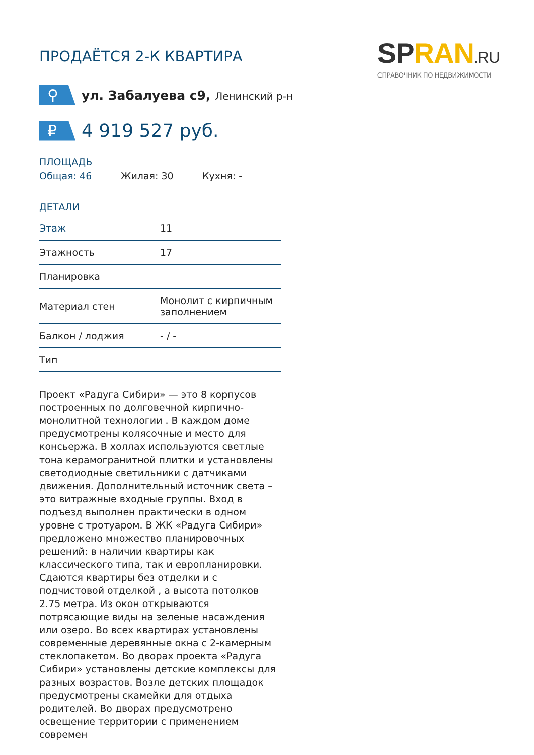ПРОДАЁТСЯ 2-К КВАРТИРА
SPRAN.RU
СПРАВОЧНИК ПО НЕДВИЖИМОСТИ
⚲
ул. Забалуева с9, Ленинский р-н
₽
4 919 527 руб.
ПЛОЩАДЬ
Общая: 46 Жилая: 30 Кухня: -
ДЕТАЛИ
| Этаж | 11 |
| Этажность | 17 |
| Планировка | |
| Материал стен | Монолит с кирпичным заполнением |
| Балкон / лоджия | - / - |
| Тип | |
Проект «Радуга Сибири» — это 8 корпусов построенных по долговечной кирпично-монолитной технологии . В каждом доме предусмотрены колясочные и место для консьержа. В холлах используются светлые тона керамогранитной плитки и установлены светодиодные светильники с датчиками движения. Дополнительный источник света – это витражные входные группы. Вход в подъезд выполнен практически в одном уровне с тротуаром. В ЖК «Радуга Сибири» предложено множество планировочных решений: в наличии квартиры как классического типа, так и европланировки. Сдаются квартиры без отделки и с подчистовой отделкой , а высота потолков 2.75 метра. Из окон открываются потрясающие виды на зеленые насаждения или озеро. Во всех квартирах установлены современные деревянные окна с 2-камерным стеклопакетом. Во дворах проекта «Радуга Сибири» установлены детские комплексы для разных возрастов. Возле детских площадок предусмотрены скамейки для отдыха родителей. Во дворах предусмотрено освещение территории с применением современ